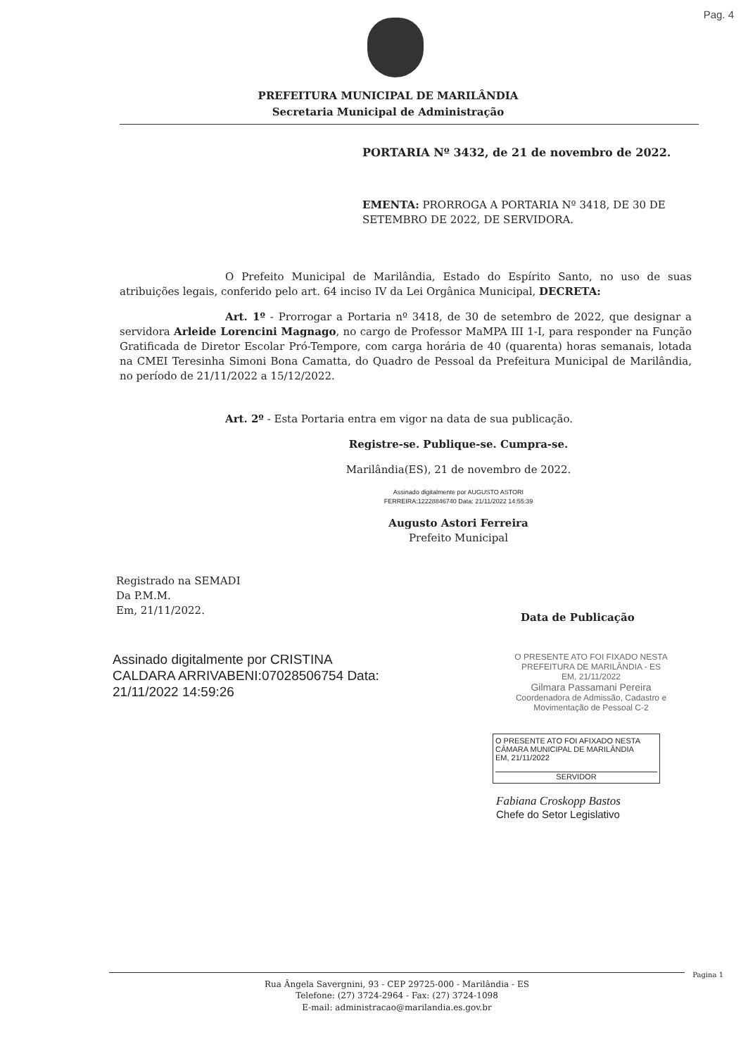Pag. 4
PREFEITURA MUNICIPAL DE MARILÂNDIA
Secretaria Municipal de Administração
PORTARIA Nº 3432, de 21 de novembro de 2022.
EMENTA: PRORROGA A PORTARIA Nº 3418, DE 30 DE SETEMBRO DE 2022, DE SERVIDORA.
O Prefeito Municipal de Marilândia, Estado do Espírito Santo, no uso de suas atribuições legais, conferido pelo art. 64 inciso IV da Lei Orgânica Municipal, DECRETA:
Art. 1º - Prorrogar a Portaria nº 3418, de 30 de setembro de 2022, que designar a servidora Arleide Lorencini Magnago, no cargo de Professor MaMPA III 1-I, para responder na Função Gratificada de Diretor Escolar Pró-Tempore, com carga horária de 40 (quarenta) horas semanais, lotada na CMEI Teresinha Simoni Bona Camatta, do Quadro de Pessoal da Prefeitura Municipal de Marilândia, no período de 21/11/2022 a 15/12/2022.
Art. 2º - Esta Portaria entra em vigor na data de sua publicação.
Registre-se. Publique-se. Cumpra-se.
Marilândia(ES), 21 de novembro de 2022.
Assinado digitalmente por AUGUSTO ASTORI
FERREIRA:12228846740 Data: 21/11/2022 14:55:39
Augusto Astori Ferreira
Prefeito Municipal
Registrado na SEMADI
Da P.M.M.
Em, 21/11/2022.
Data de Publicação
Assinado digitalmente por CRISTINA CALDARA ARRIVABENI:07028506754 Data: 21/11/2022 14:59:26
O PRESENTE ATO FOI FIXADO NESTA PREFEITURA DE MARILÂNDIA - ES
EM, 21/11/2022
Gilmara Passamani Pereira
Coordenadora de Admissão, Cadastro e Movimentação de Pessoal C-2
O PRESENTE ATO FOI AFIXADO NESTA CÂMARA MUNICIPAL DE MARILÂNDIA
EM, 21/11/2022
SERVIDOR
Fabiana Croskopp Bastos
Chefe do Setor Legislativo
Pagina 1
Rua Ângela Savergnini, 93 - CEP 29725-000 - Marilândia - ES
Telefone: (27) 3724-2964 - Fax: (27) 3724-1098
E-mail: administracao@marilandia.es.gov.br